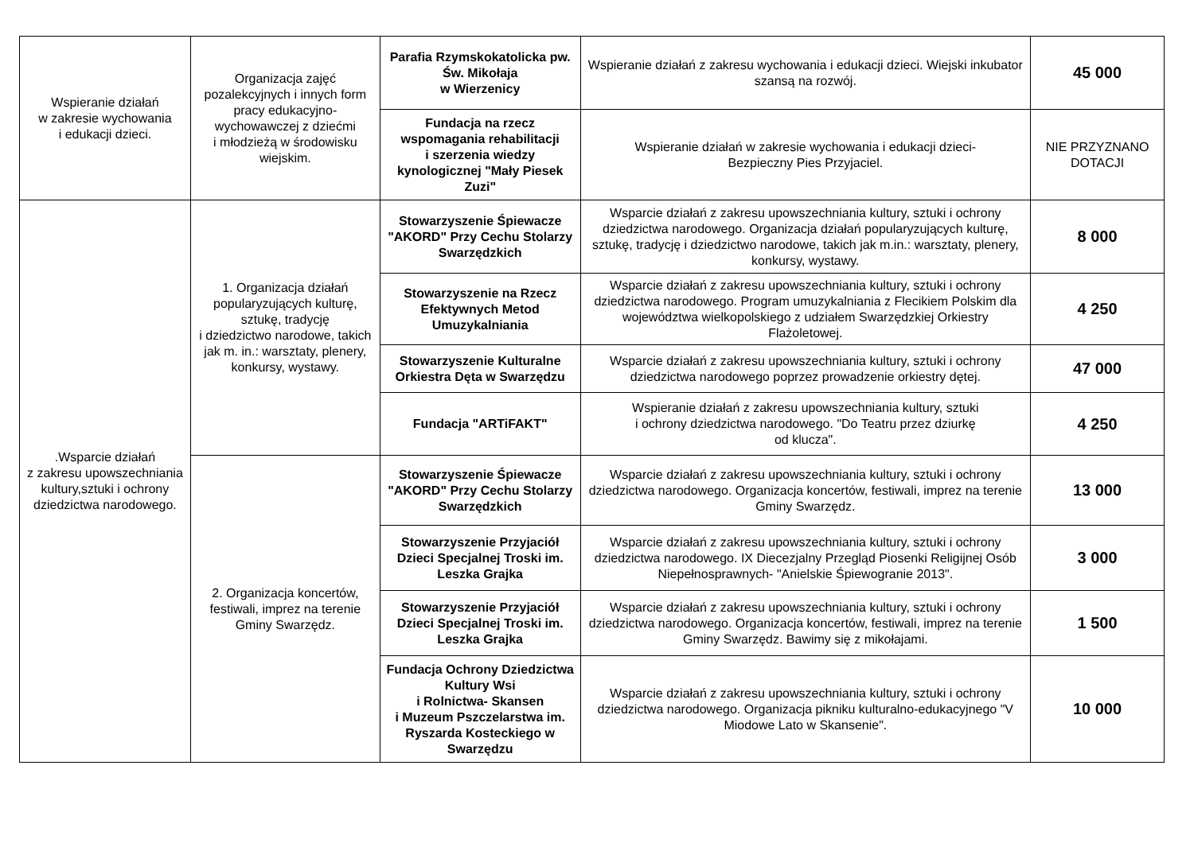| Wspieranie działań w zakresie wychowania i edukacji dzieci. | Organizacja zajęć pozalekcyjnych i innych form pracy edukacyjno-wychowawczej z dziećmi i młodzieżą w środowisku wiejskim. | Parafia Rzymskokatolicka pw. Św. Mikołaja w Wierzenicy | Wspieranie działań z zakresu wychowania i edukacji dzieci. Wiejski inkubator szansą na rozwój. | 45 000 |
| | | Fundacja na rzecz wspomagania rehabilitacji i szerzenia wiedzy kynologicznej "Mały Piesek Zuzi" | Wspieranie działań w zakresie wychowania i edukacji dzieci- Bezpieczny Pies Przyjaciel. | NIE PRZYZNANO DOTACJI |
| .Wsparcie działań z zakresu upowszechniania kultury,sztuki i ochrony dziedzictwa narodowego. | 1. Organizacja działań popularyzujących kulturę, sztukę, tradycję i dziedzictwo narodowe, takich jak m. in.: warsztaty, plenery, konkursy, wystawy. | Stowarzyszenie Śpiewacze "AKORD" Przy Cechu Stolarzy Swarzędzkich | Wsparcie działań z zakresu upowszechniania kultury, sztuki i ochrony dziedzictwa narodowego. Organizacja działań popularyzujących kulturę, sztukę, tradycję i dziedzictwo narodowe, takich jak m.in.: warsztaty, plenery, konkursy, wystawy. | 8 000 |
| | | Stowarzyszenie na Rzecz Efektywnych Metod Umuzykalniania | Wsparcie działań z zakresu upowszechniania kultury, sztuki i ochrony dziedzictwa narodowego. Program umuzykalniania z Flecikiem Polskim dla województwa wielkopolskiego z udziałem Swarzędzkiej Orkiestry Flażoletowej. | 4 250 |
| | | Stowarzyszenie Kulturalne Orkiestra Dęta w Swarzędzu | Wsparcie działań z zakresu upowszechniania kultury, sztuki i ochrony dziedzictwa narodowego poprzez prowadzenie orkiestry dętej. | 47 000 |
| | | Fundacja "ARTiFAKT" | Wspieranie działań z zakresu upowszechniania kultury, sztuki i ochrony dziedzictwa narodowego. "Do Teatru przez dziurkę od klucza". | 4 250 |
| | 2. Organizacja koncertów, festiwali, imprez na terenie Gminy Swarzędz. | Stowarzyszenie Śpiewacze "AKORD" Przy Cechu Stolarzy Swarzędzkich | Wsparcie działań z zakresu upowszechniania kultury, sztuki i ochrony dziedzictwa narodowego. Organizacja koncertów, festiwali, imprez na terenie Gminy Swarzędz. | 13 000 |
| | | Stowarzyszenie Przyjaciół Dzieci Specjalnej Troski im. Leszka Grajka | Wsparcie działań z zakresu upowszechniania kultury, sztuki i ochrony dziedzictwa narodowego. IX Diecezjalny Przegląd Piosenki Religijnej Osób Niepełnosprawnych- "Anielskie Śpiewogranie 2013". | 3 000 |
| | | Stowarzyszenie Przyjaciół Dzieci Specjalnej Troski im. Leszka Grajka | Wsparcie działań z zakresu upowszechniania kultury, sztuki i ochrony dziedzictwa narodowego. Organizacja koncertów, festiwali, imprez na terenie Gminy Swarzędz. Bawimy się z mikołajami. | 1 500 |
| | | Fundacja Ochrony Dziedzictwa Kultury Wsi i Rolnictwa- Skansen i Muzeum Pszczelarstwa im. Ryszarda Kosteckiego w Swarzędzu | Wsparcie działań z zakresu upowszechniania kultury, sztuki i ochrony dziedzictwa narodowego. Organizacja pikniku kulturalno-edukacyjnego "V Miodowe Lato w Skansenie". | 10 000 |